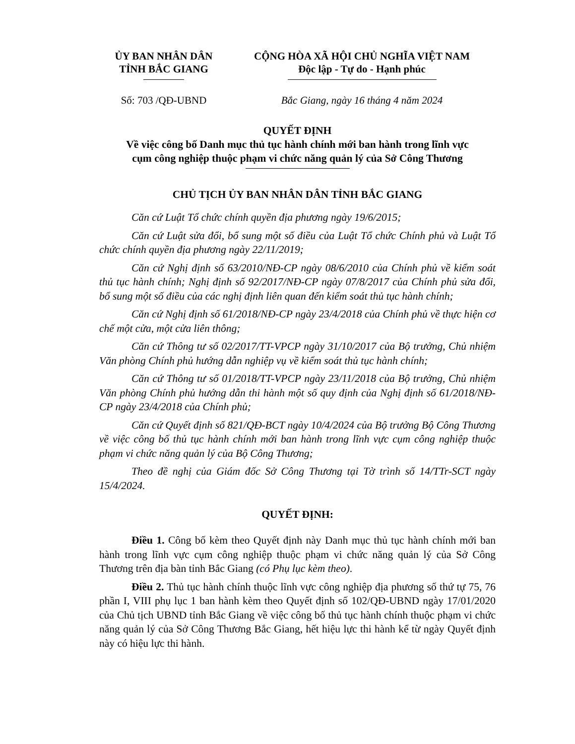ỦY BAN NHÂN DÂN
TỈNH BẮC GIANG
CỘNG HÒA XÃ HỘI CHỦ NGHĨA VIỆT NAM
Độc lập - Tự do - Hạnh phúc
Số: 703 /QĐ-UBND Bắc Giang, ngày 16 tháng 4 năm 2024
QUYẾT ĐỊNH
Về việc công bố Danh mục thủ tục hành chính mới ban hành trong lĩnh vực
cụm công nghiệp thuộc phạm vi chức năng quản lý của Sở Công Thương
CHỦ TỊCH ỦY BAN NHÂN DÂN TỈNH BẮC GIANG
Căn cứ Luật Tổ chức chính quyền địa phương ngày 19/6/2015;
Căn cứ Luật sửa đổi, bổ sung một số điều của Luật Tổ chức Chính phủ và Luật Tổ chức chính quyền địa phương ngày 22/11/2019;
Căn cứ Nghị định số 63/2010/NĐ-CP ngày 08/6/2010 của Chính phủ về kiểm soát thủ tục hành chính; Nghị định số 92/2017/NĐ-CP ngày 07/8/2017 của Chính phủ sửa đổi, bổ sung một số điều của các nghị định liên quan đến kiểm soát thủ tục hành chính;
Căn cứ Nghị định số 61/2018/NĐ-CP ngày 23/4/2018 của Chính phủ về thực hiện cơ chế một cửa, một cửa liên thông;
Căn cứ Thông tư số 02/2017/TT-VPCP ngày 31/10/2017 của Bộ trưởng, Chủ nhiệm Văn phòng Chính phủ hướng dẫn nghiệp vụ về kiểm soát thủ tục hành chính;
Căn cứ Thông tư số 01/2018/TT-VPCP ngày 23/11/2018 của Bộ trưởng, Chủ nhiệm Văn phòng Chính phủ hướng dẫn thi hành một số quy định của Nghị định số 61/2018/NĐ-CP ngày 23/4/2018 của Chính phủ;
Căn cứ Quyết định số 821/QĐ-BCT ngày 10/4/2024 của Bộ trưởng Bộ Công Thương về việc công bố thủ tục hành chính mới ban hành trong lĩnh vực cụm công nghiệp thuộc phạm vi chức năng quản lý của Bộ Công Thương;
Theo đề nghị của Giám đốc Sở Công Thương tại Tờ trình số 14/TTr-SCT ngày 15/4/2024.
QUYẾT ĐỊNH:
Điều 1. Công bố kèm theo Quyết định này Danh mục thủ tục hành chính mới ban hành trong lĩnh vực cụm công nghiệp thuộc phạm vi chức năng quản lý của Sở Công Thương trên địa bàn tỉnh Bắc Giang (có Phụ lục kèm theo).
Điều 2. Thủ tục hành chính thuộc lĩnh vực công nghiệp địa phương số thứ tự 75, 76 phần I, VIII phụ lục 1 ban hành kèm theo Quyết định số 102/QĐ-UBND ngày 17/01/2020 của Chủ tịch UBND tỉnh Bắc Giang về việc công bố thủ tục hành chính thuộc phạm vi chức năng quản lý của Sở Công Thương Bắc Giang, hết hiệu lực thi hành kể từ ngày Quyết định này có hiệu lực thi hành.